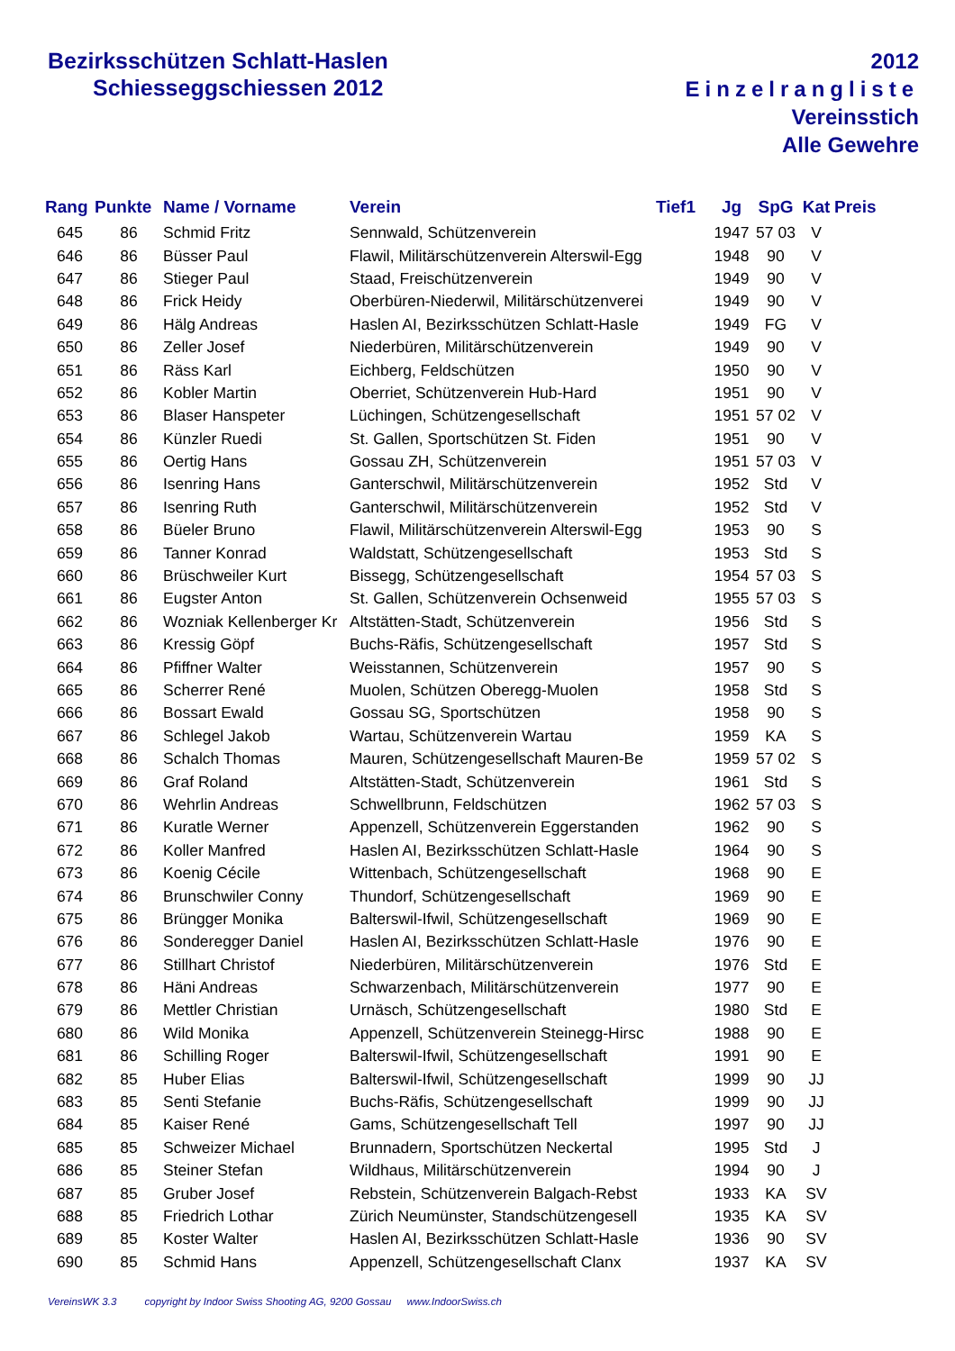Bezirksschützen Schlatt-Haslen
Schiesseggschiessen 2012
2012
Einzelrangliste
Vereinsstich
Alle Gewehre
| Rang | Punkte | Name / Vorname | Verein | Tief1 | Jg | SpG | Kat | Preis |
| --- | --- | --- | --- | --- | --- | --- | --- | --- |
| 645 | 86 | Schmid Fritz | Sennwald, Schützenverein | | 1947 | 57 03 | V | |
| 646 | 86 | Büsser Paul | Flawil, Militärschützenverein Alterswil-Egg | | 1948 | 90 | V | |
| 647 | 86 | Stieger Paul | Staad, Freischützenverein | | 1949 | 90 | V | |
| 648 | 86 | Frick Heidy | Oberbüren-Niederwil, Militärschützenverei | | 1949 | 90 | V | |
| 649 | 86 | Hälg Andreas | Haslen AI, Bezirksschützen Schlatt-Hasle | | 1949 | FG | V | |
| 650 | 86 | Zeller Josef | Niederbüren, Militärschützenverein | | 1949 | 90 | V | |
| 651 | 86 | Räss Karl | Eichberg, Feldschützen | | 1950 | 90 | V | |
| 652 | 86 | Kobler Martin | Oberriet, Schützenverein Hub-Hard | | 1951 | 90 | V | |
| 653 | 86 | Blaser Hanspeter | Lüchingen, Schützengesellschaft | | 1951 | 57 02 | V | |
| 654 | 86 | Künzler Ruedi | St. Gallen, Sportschützen St. Fiden | | 1951 | 90 | V | |
| 655 | 86 | Oertig Hans | Gossau ZH, Schützenverein | | 1951 | 57 03 | V | |
| 656 | 86 | Isenring Hans | Ganterschwil, Militärschützenverein | | 1952 | Std | V | |
| 657 | 86 | Isenring Ruth | Ganterschwil, Militärschützenverein | | 1952 | Std | V | |
| 658 | 86 | Büeler Bruno | Flawil, Militärschützenverein Alterswil-Egg | | 1953 | 90 | S | |
| 659 | 86 | Tanner Konrad | Waldstatt, Schützengesellschaft | | 1953 | Std | S | |
| 660 | 86 | Brüschweiler Kurt | Bissegg, Schützengesellschaft | | 1954 | 57 03 | S | |
| 661 | 86 | Eugster Anton | St. Gallen, Schützenverein Ochsenweid | | 1955 | 57 03 | S | |
| 662 | 86 | Wozniak Kellenberger Kr | Altstätten-Stadt, Schützenverein | | 1956 | Std | S | |
| 663 | 86 | Kressig Göpf | Buchs-Räfis, Schützengesellschaft | | 1957 | Std | S | |
| 664 | 86 | Pfiffner Walter | Weisstannen, Schützenverein | | 1957 | 90 | S | |
| 665 | 86 | Scherrer René | Muolen, Schützen Oberegg-Muolen | | 1958 | Std | S | |
| 666 | 86 | Bossart Ewald | Gossau SG, Sportschützen | | 1958 | 90 | S | |
| 667 | 86 | Schlegel Jakob | Wartau, Schützenverein Wartau | | 1959 | KA | S | |
| 668 | 86 | Schalch Thomas | Mauren, Schützengesellschaft Mauren-Be | | 1959 | 57 02 | S | |
| 669 | 86 | Graf Roland | Altstätten-Stadt, Schützenverein | | 1961 | Std | S | |
| 670 | 86 | Wehrlin Andreas | Schwellbrunn, Feldschützen | | 1962 | 57 03 | S | |
| 671 | 86 | Kuratle Werner | Appenzell, Schützenverein Eggerstanden | | 1962 | 90 | S | |
| 672 | 86 | Koller Manfred | Haslen AI, Bezirksschützen Schlatt-Hasle | | 1964 | 90 | S | |
| 673 | 86 | Koenig Cécile | Wittenbach, Schützengesellschaft | | 1968 | 90 | E | |
| 674 | 86 | Brunschwiler Conny | Thundorf, Schützengesellschaft | | 1969 | 90 | E | |
| 675 | 86 | Brüngger Monika | Balterswil-Ifwil, Schützengesellschaft | | 1969 | 90 | E | |
| 676 | 86 | Sonderegger Daniel | Haslen AI, Bezirksschützen Schlatt-Hasle | | 1976 | 90 | E | |
| 677 | 86 | Stillhart Christof | Niederbüren, Militärschützenverein | | 1976 | Std | E | |
| 678 | 86 | Häni Andreas | Schwarzenbach, Militärschützenverein | | 1977 | 90 | E | |
| 679 | 86 | Mettler Christian | Urnäsch, Schützengesellschaft | | 1980 | Std | E | |
| 680 | 86 | Wild Monika | Appenzell, Schützenverein Steinegg-Hirsc | | 1988 | 90 | E | |
| 681 | 86 | Schilling Roger | Balterswil-Ifwil, Schützengesellschaft | | 1991 | 90 | E | |
| 682 | 85 | Huber Elias | Balterswil-Ifwil, Schützengesellschaft | | 1999 | 90 | JJ | |
| 683 | 85 | Senti Stefanie | Buchs-Räfis, Schützengesellschaft | | 1999 | 90 | JJ | |
| 684 | 85 | Kaiser René | Gams, Schützengesellschaft Tell | | 1997 | 90 | JJ | |
| 685 | 85 | Schweizer Michael | Brunnadern, Sportschützen Neckertal | | 1995 | Std | J | |
| 686 | 85 | Steiner Stefan | Wildhaus, Militärschützenverein | | 1994 | 90 | J | |
| 687 | 85 | Gruber Josef | Rebstein, Schützenverein Balgach-Rebst | | 1933 | KA | SV | |
| 688 | 85 | Friedrich Lothar | Zürich Neumünster, Standschützengesell | | 1935 | KA | SV | |
| 689 | 85 | Koster Walter | Haslen AI, Bezirksschützen Schlatt-Hasle | | 1936 | 90 | SV | |
| 690 | 85 | Schmid Hans | Appenzell, Schützengesellschaft Clanx | | 1937 | KA | SV | |
VereinsWK 3.3 copyright by Indoor Swiss Shooting AG, 9200 Gossau www.IndoorSwiss.ch